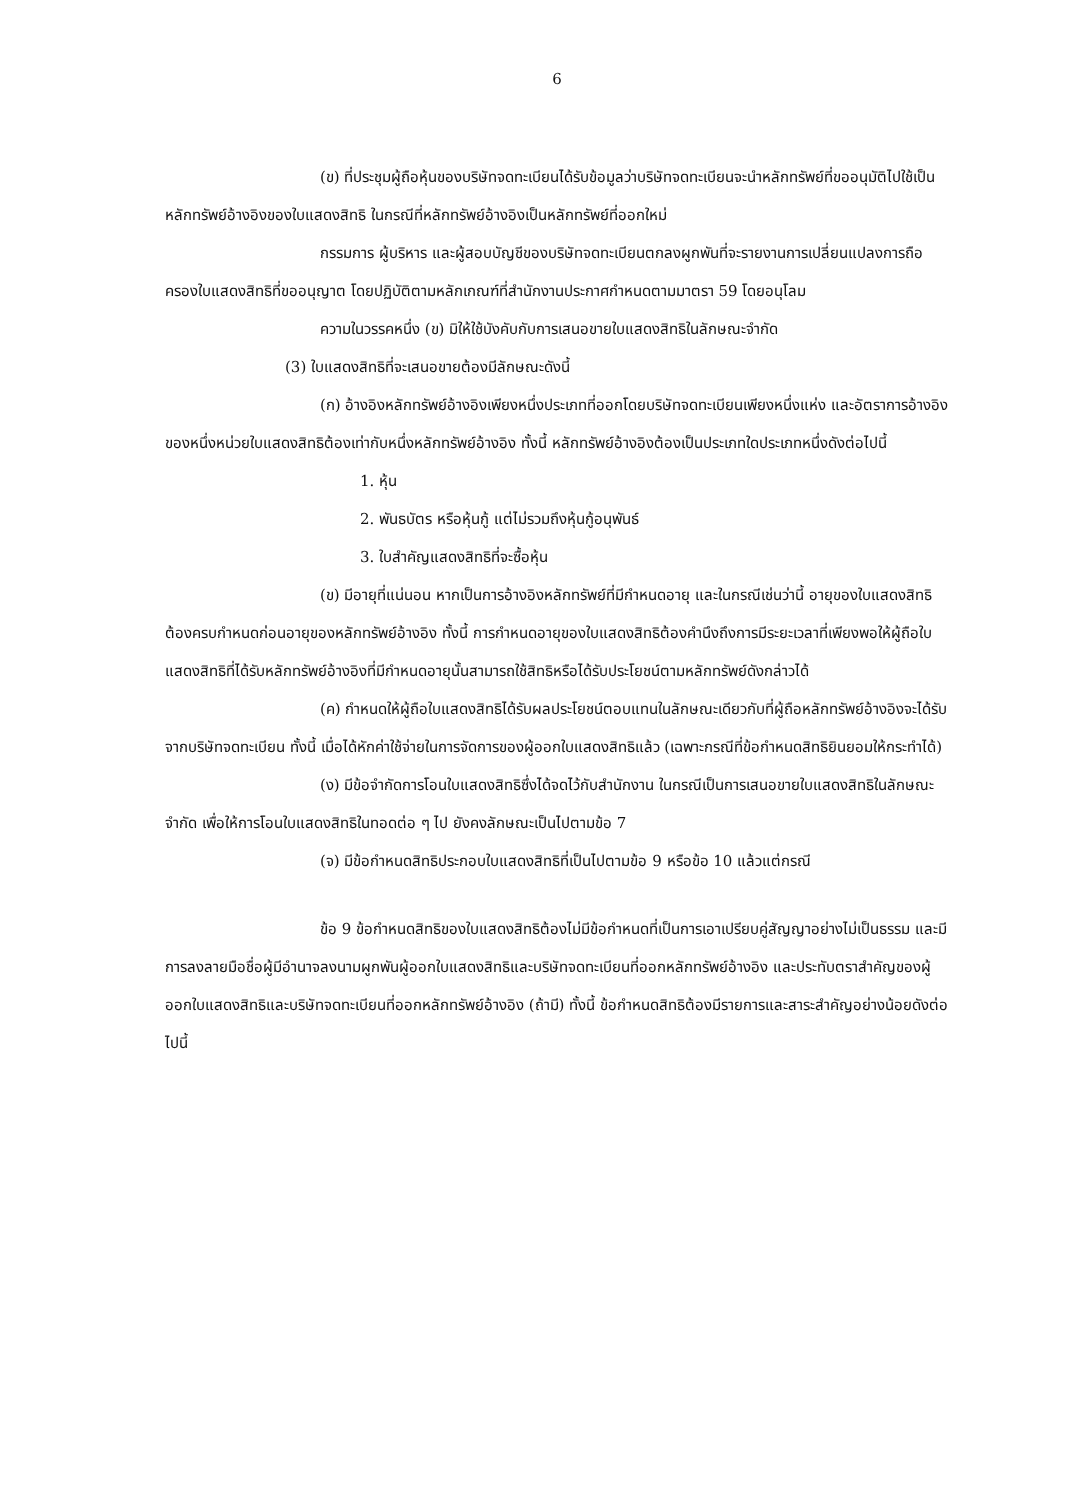6
(ข) ที่ประชุมผู้ถือหุ้นของบริษัทจดทะเบียนได้รับข้อมูลว่าบริษัทจดทะเบียนจะนำหลักทรัพย์ที่ขออนุมัติไปใช้เป็นหลักทรัพย์อ้างอิงของใบแสดงสิทธิ ในกรณีที่หลักทรัพย์อ้างอิงเป็นหลักทรัพย์ที่ออกใหม่
กรรมการ ผู้บริหาร และผู้สอบบัญชีของบริษัทจดทะเบียนตกลงผูกพันที่จะรายงานการเปลี่ยนแปลงการถือครองใบแสดงสิทธิที่ขออนุญาต โดยปฏิบัติตามหลักเกณฑ์ที่สำนักงานประกาศกำหนดตามมาตรา 59 โดยอนุโลม
ความในวรรคหนึ่ง (ข) มิให้ใช้บังคับกับการเสนอขายใบแสดงสิทธิในลักษณะจำกัด
(3) ใบแสดงสิทธิที่จะเสนอขายต้องมีลักษณะดังนี้
(ก) อ้างอิงหลักทรัพย์อ้างอิงเพียงหนึ่งประเภทที่ออกโดยบริษัทจดทะเบียนเพียงหนึ่งแห่ง และอัตราการอ้างอิงของหนึ่งหน่วยใบแสดงสิทธิต้องเท่ากับหนึ่งหลักทรัพย์อ้างอิง ทั้งนี้ หลักทรัพย์อ้างอิงต้องเป็นประเภทใดประเภทหนึ่งดังต่อไปนี้
1. หุ้น
2. พันธบัตร หรือหุ้นกู้ แต่ไม่รวมถึงหุ้นกู้อนุพันธ์
3. ใบสำคัญแสดงสิทธิที่จะซื้อหุ้น
(ข) มีอายุที่แน่นอน หากเป็นการอ้างอิงหลักทรัพย์ที่มีกำหนดอายุ และในกรณีเช่นว่านี้ อายุของใบแสดงสิทธิต้องครบกำหนดก่อนอายุของหลักทรัพย์อ้างอิง ทั้งนี้ การกำหนดอายุของใบแสดงสิทธิต้องคำนึงถึงการมีระยะเวลาที่เพียงพอให้ผู้ถือใบแสดงสิทธิที่ได้รับหลักทรัพย์อ้างอิงที่มีกำหนดอายุนั้นสามารถใช้สิทธิหรือได้รับประโยชน์ตามหลักทรัพย์ดังกล่าวได้
(ค) กำหนดให้ผู้ถือใบแสดงสิทธิได้รับผลประโยชน์ตอบแทนในลักษณะเดียวกับที่ผู้ถือหลักทรัพย์อ้างอิงจะได้รับจากบริษัทจดทะเบียน ทั้งนี้ เมื่อได้หักค่าใช้จ่ายในการจัดการของผู้ออกใบแสดงสิทธิแล้ว (เฉพาะกรณีที่ข้อกำหนดสิทธิยินยอมให้กระทำได้)
(ง) มีข้อจำกัดการโอนใบแสดงสิทธิซึ่งได้จดไว้กับสำนักงาน ในกรณีเป็นการเสนอขายใบแสดงสิทธิในลักษณะจำกัด เพื่อให้การโอนใบแสดงสิทธิในทอดต่อ ๆ ไป ยังคงลักษณะเป็นไปตามข้อ 7
(จ) มีข้อกำหนดสิทธิประกอบใบแสดงสิทธิที่เป็นไปตามข้อ 9 หรือข้อ 10 แล้วแต่กรณี
ข้อ 9 ข้อกำหนดสิทธิของใบแสดงสิทธิต้องไม่มีข้อกำหนดที่เป็นการเอาเปรียบคู่สัญญาอย่างไม่เป็นธรรม และมีการลงลายมือชื่อผู้มีอำนาจลงนามผูกพันผู้ออกใบแสดงสิทธิและบริษัทจดทะเบียนที่ออกหลักทรัพย์อ้างอิง และประทับตราสำคัญของผู้ออกใบแสดงสิทธิและบริษัทจดทะเบียนที่ออกหลักทรัพย์อ้างอิง (ถ้ามี) ทั้งนี้ ข้อกำหนดสิทธิต้องมีรายการและสาระสำคัญอย่างน้อยดังต่อไปนี้